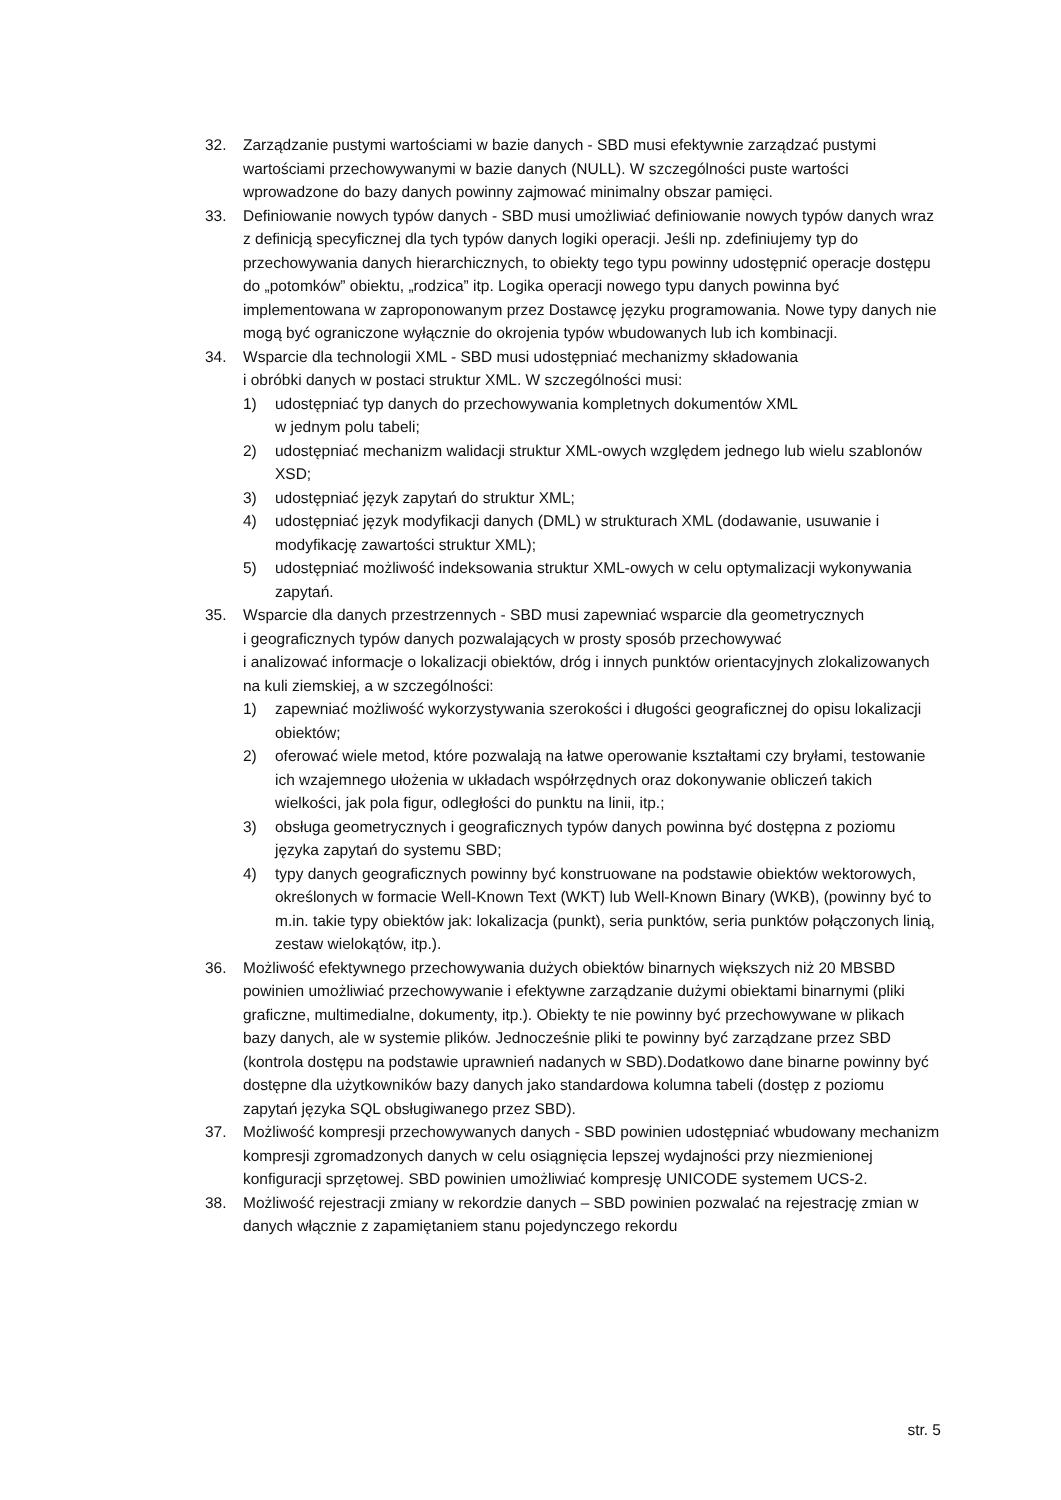32. Zarządzanie pustymi wartościami w bazie danych - SBD musi efektywnie zarządzać pustymi wartościami przechowywanymi w bazie danych (NULL). W szczególności puste wartości wprowadzone do bazy danych powinny zajmować minimalny obszar pamięci.
33. Definiowanie nowych typów danych - SBD musi umożliwiać definiowanie nowych typów danych wraz z definicją specyficznej dla tych typów danych logiki operacji. Jeśli np. zdefiniujemy typ do przechowywania danych hierarchicznych, to obiekty tego typu powinny udostępnić operacje dostępu do „potomków” obiektu, „rodzica” itp. Logika operacji nowego typu danych powinna być implementowana w zaproponowanym przez Dostawcę języku programowania. Nowe typy danych nie mogą być ograniczone wyłącznie do okrojenia typów wbudowanych lub ich kombinacji.
34. Wsparcie dla technologii XML - SBD musi udostępniać mechanizmy składowania
i obróbki danych w postaci struktur XML. W szczególności musi:
1) udostępniać typ danych do przechowywania kompletnych dokumentów XML
w jednym polu tabeli;
2) udostępniać mechanizm walidacji struktur XML-owych względem jednego lub wielu szablonów XSD;
3) udostępniać język zapytań do struktur XML;
4) udostępniać język modyfikacji danych (DML) w strukturach XML (dodawanie, usuwanie i modyfikację zawartości struktur XML);
5) udostępniać możliwość indeksowania struktur XML-owych w celu optymalizacji wykonywania zapytań.
35. Wsparcie dla danych przestrzennych - SBD musi zapewniać wsparcie dla geometrycznych
i geograficznych typów danych pozwalających w prosty sposób przechowywać
i analizować informacje o lokalizacji obiektów, dróg i innych punktów orientacyjnych zlokalizowanych na kuli ziemskiej, a w szczególności:
1) zapewniać możliwość wykorzystywania szerokości i długości geograficznej do opisu lokalizacji obiektów;
2) oferować wiele metod, które pozwalają na łatwe operowanie kształtami czy bryłami, testowanie ich wzajemnego ułożenia w układach współrzędnych oraz dokonywanie obliczeń takich wielkości, jak pola figur, odległości do punktu na linii, itp.;
3) obsługa geometrycznych i geograficznych typów danych powinna być dostępna z poziomu języka zapytań do systemu SBD;
4) typy danych geograficznych powinny być konstruowane na podstawie obiektów wektorowych, określonych w formacie Well-Known Text (WKT) lub Well-Known Binary (WKB), (powinny być to m.in. takie typy obiektów jak: lokalizacja (punkt), seria punktów, seria punktów połączonych linią, zestaw wielokątów, itp.).
36. Możliwość efektywnego przechowywania dużych obiektów binarnych większych niż 20 MBSBD powinien umożliwiać przechowywanie i efektywne zarządzanie dużymi obiektami binarnymi (pliki graficzne, multimedialne, dokumenty, itp.). Obiekty te nie powinny być przechowywane w plikach bazy danych, ale w systemie plików. Jednocześnie pliki te powinny być zarządzane przez SBD (kontrola dostępu na podstawie uprawnień nadanych w SBD).Dodatkowo dane binarne powinny być dostępne dla użytkowników bazy danych jako standardowa kolumna tabeli (dostęp z poziomu zapytań języka SQL obsługiwanego przez SBD).
37. Możliwość kompresji przechowywanych danych - SBD powinien udostępniać wbudowany mechanizm kompresji zgromadzonych danych w celu osiągnięcia lepszej wydajności przy niezmienionej konfiguracji sprzętowej. SBD powinien umożliwiać kompresję UNICODE systemem UCS-2.
38. Możliwość rejestracji zmiany w rekordzie danych – SBD powinien pozwalać na rejestrację zmian w danych włącznie z zapamiętaniem stanu pojedynczego rekordu
str. 5